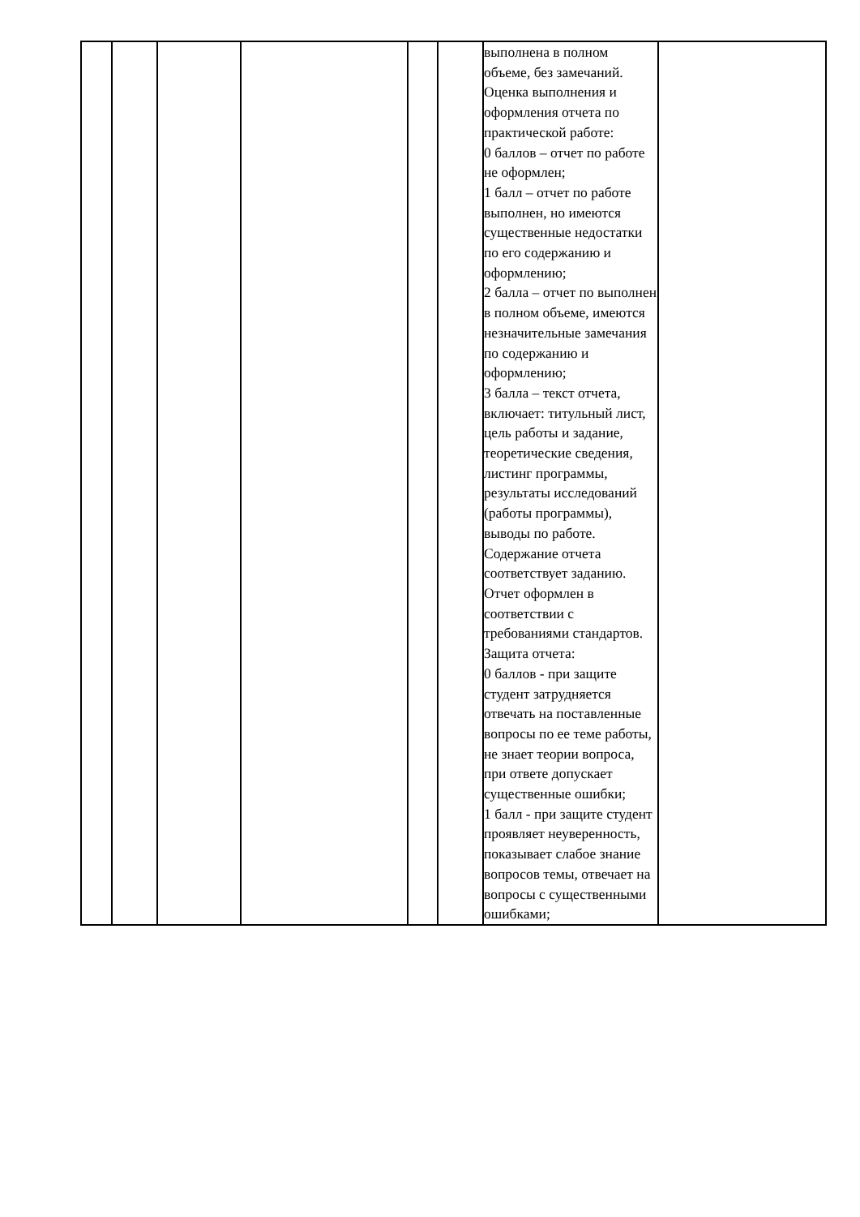| | | | | | | выполнена в полном объеме, без замечаний. Оценка выполнения и оформления отчета по практической работе: 0 баллов – отчет по работе не оформлен; 1 балл – отчет по работе выполнен, но имеются существенные недостатки по его содержанию и оформлению; 2 балла – отчет по выполнен в полном объеме, имеются незначительные замечания по содержанию и оформлению; 3 балла – текст отчета, включает: титульный лист, цель работы и задание, теоретические сведения, листинг программы, результаты исследований (работы программы), выводы по работе. Содержание отчета соответствует заданию. Отчет оформлен в соответствии с требованиями стандартов. Защита отчета: 0 баллов - при защите студент затрудняется отвечать на поставленные вопросы по ее теме работы, не знает теории вопроса, при ответе допускает существенные ошибки; 1 балл - при защите студент проявляет неуверенность, показывает слабое знание вопросов темы, отвечает на вопросы с существенными ошибками; | |